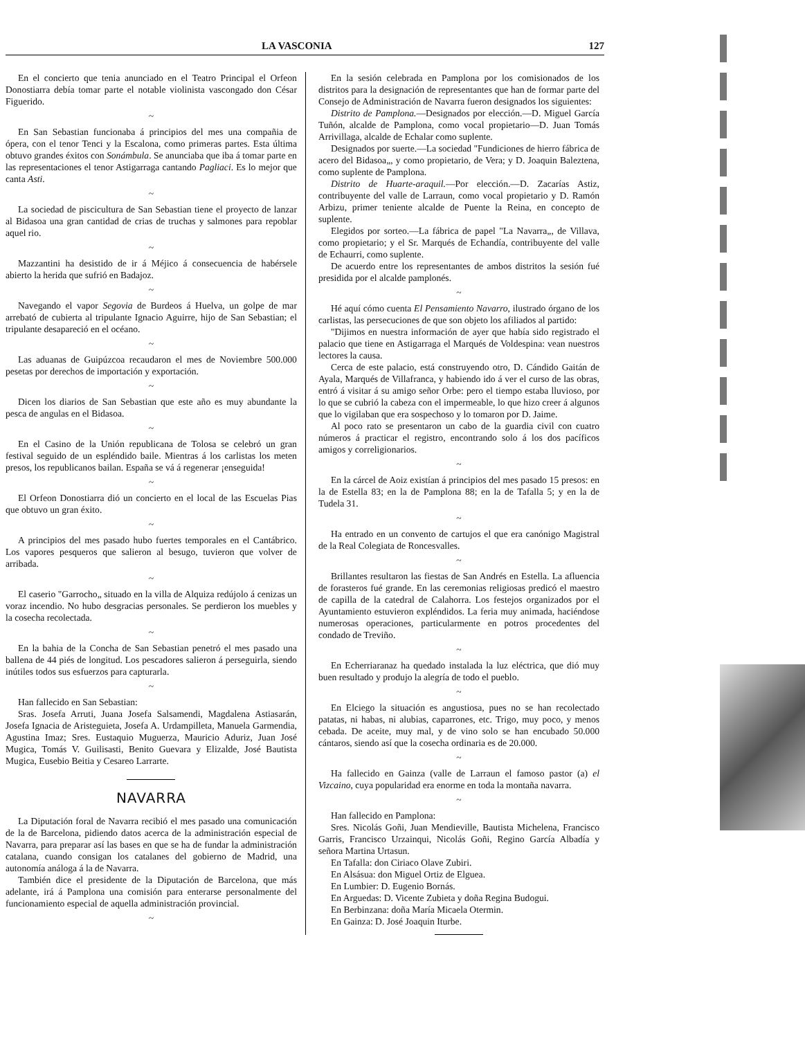LA VASCONIA 127
En el concierto que tenia anunciado en el Teatro Principal el Orfeon Donostiarra debía tomar parte el notable violinista vascongado don César Figuerido.
~
En San Sebastian funcionaba á principios del mes una compañia de ópera, con el tenor Tenci y la Escalona, como primeras partes. Esta última obtuvo grandes éxitos con Sonámbula. Se anunciaba que iba á tomar parte en las representaciones el tenor Astigarraga cantando Pagliaci. Es lo mejor que canta Asti.
~
La sociedad de piscicultura de San Sebastian tiene el proyecto de lanzar al Bidasoa una gran cantidad de crias de truchas y salmones para repoblar aquel rio.
~
Mazzantini ha desistido de ir á Méjico á consecuencia de habérsele abierto la herida que sufrió en Badajoz.
~
Navegando el vapor Segovia de Burdeos á Huelva, un golpe de mar arrebató de cubierta al tripulante Ignacio Aguirre, hijo de San Sebastian; el tripulante desapareció en el océano.
~
Las aduanas de Guipúzcoa recaudaron el mes de Noviembre 500.000 pesetas por derechos de importación y exportación.
~
Dicen los diarios de San Sebastian que este año es muy abundante la pesca de angulas en el Bidasoa.
~
En el Casino de la Unión republicana de Tolosa se celebró un gran festival seguido de un espléndido baile. Mientras á los carlistas los meten presos, los republicanos bailan. España se vá á regenerar ¡enseguida!
~
El Orfeon Donostiarra dió un concierto en el local de las Escuelas Pias que obtuvo un gran éxito.
~
A principios del mes pasado hubo fuertes temporales en el Cantábrico. Los vapores pesqueros que salieron al besugo, tuvieron que volver de arribada.
~
El caserio "Garrocho„ situado en la villa de Alquiza redújolo á cenizas un voraz incendio. No hubo desgracias personales. Se perdieron los muebles y la cosecha recolectada.
~
En la bahia de la Concha de San Sebastian penetró el mes pasado una ballena de 44 piés de longitud. Los pescadores salieron á perseguirla, siendo inútiles todos sus esfuerzos para capturarla.
~
Han fallecido en San Sebastian:
Sras. Josefa Arruti, Juana Josefa Salsamendi, Magdalena Astiasarán, Josefa Ignacia de Aristeguieta, Josefa A. Urdampilleta, Manuela Garmendia, Agustina Imaz; Sres. Eustaquio Muguerza, Mauricio Aduriz, Juan José Mugica, Tomás V. Guilisasti, Benito Guevara y Elizalde, José Bautista Mugica, Eusebio Beitia y Cesareo Larrarte.
NAVARRA
La Diputación foral de Navarra recibió el mes pasado una comunicación de la de Barcelona, pidiendo datos acerca de la administración especial de Navarra, para preparar así las bases en que se ha de fundar la administración catalana, cuando consigan los catalanes del gobierno de Madrid, una autonomía análoga á la de Navarra.
También dice el presidente de la Diputación de Barcelona, que más adelante, irá á Pamplona una comisión para enterarse personalmente del funcionamiento especial de aquella administración provincial.
~
En la sesión celebrada en Pamplona por los comisionados de los distritos para la designación de representantes que han de formar parte del Consejo de Administración de Navarra fueron designados los siguientes:
Distrito de Pamplona.—Designados por elección.—D. Miguel García Tuñón, alcalde de Pamplona, como vocal propietario—D. Juan Tomás Arrivillaga, alcalde de Echalar como suplente.
Designados por suerte.—La sociedad "Fundiciones de hierro fábrica de acero del Bidasoa„, y como propietario, de Vera; y D. Joaquin Baleztena, como suplente de Pamplona.
Distrito de Huarte-araquil.—Por elección.—D. Zacarías Astiz, contribuyente del valle de Larraun, como vocal propietario y D. Ramón Arbizu, primer teniente alcalde de Puente la Reina, en concepto de suplente.
Elegidos por sorteo.—La fábrica de papel "La Navarra„, de Villava, como propietario; y el Sr. Marqués de Echandía, contribuyente del valle de Echaurri, como suplente.
De acuerdo entre los representantes de ambos distritos la sesión fué presidida por el alcalde pamplonés.
~
Hé aquí cómo cuenta El Pensamiento Navarro, ilustrado órgano de los carlistas, las persecuciones de que son objeto los afiliados al partido:
"Dijimos en nuestra información de ayer que había sido registrado el palacio que tiene en Astigarraga el Marqués de Voldespina: vean nuestros lectores la causa.
Cerca de este palacio, está construyendo otro, D. Cándido Gaitán de Ayala, Marqués de Villafranca, y habiendo ido á ver el curso de las obras, entró á visitar á su amigo señor Orbe: pero el tiempo estaba lluvioso, por lo que se cubrió la cabeza con el impermeable, lo que hizo creer á algunos que lo vigilaban que era sospechoso y lo tomaron por D. Jaime.
Al poco rato se presentaron un cabo de la guardia civil con cuatro números á practicar el registro, encontrando solo á los dos pacíficos amigos y correligionarios.
~
En la cárcel de Aoiz existían á principios del mes pasado 15 presos: en la de Estella 83; en la de Pamplona 88; en la de Tafalla 5; y en la de Tudela 31.
~
Ha entrado en un convento de cartujos el que era canónigo Magistral de la Real Colegiata de Roncesvalles.
~
Brillantes resultaron las fiestas de San Andrés en Estella. La afluencia de forasteros fué grande. En las ceremonias religiosas predicó el maestro de capilla de la catedral de Calahorra. Los festejos organizados por el Ayuntamiento estuvieron expléndidos. La feria muy animada, haciéndose numerosas operaciones, particularmente en potros procedentes del condado de Treviño.
~
En Echerriaranaz ha quedado instalada la luz eléctrica, que dió muy buen resultado y produjo la alegría de todo el pueblo.
~
En Elciego la situación es angustiosa, pues no se han recolectado patatas, ni habas, ni alubias, caparrones, etc. Trigo, muy poco, y menos cebada. De aceite, muy mal, y de vino solo se han encubado 50.000 cántaros, siendo así que la cosecha ordinaria es de 20.000.
~
Ha fallecido en Gainza (valle de Larraun el famoso pastor (a) el Vizcaino, cuya popularidad era enorme en toda la montaña navarra.
~
Han fallecido en Pamplona:
Sres. Nicolás Goñi, Juan Mendieville, Bautista Michelena, Francisco Garris, Francisco Urzainqui, Nicolás Goñi, Regino García Albadía y señora Martina Urtasun.
En Tafalla: don Ciriaco Olave Zubiri.
En Alsásua: don Miguel Ortiz de Elguea.
En Lumbier: D. Eugenio Bornás.
En Arguedas: D. Vicente Zubieta y doña Regina Budogui.
En Berbinzana: doña María Micaela Otermin.
En Gainza: D. José Joaquin Iturbe.